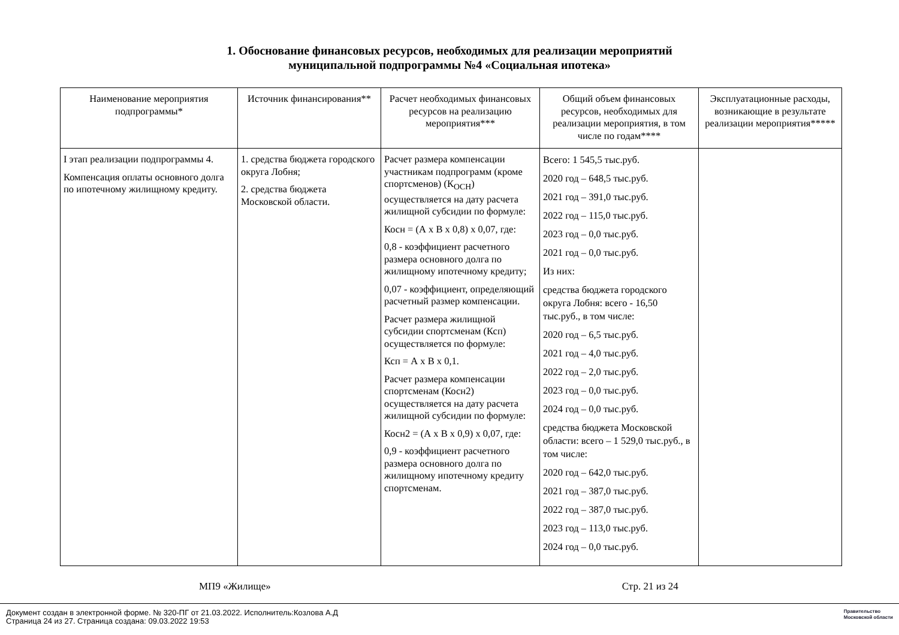1. Обоснование финансовых ресурсов, необходимых для реализации мероприятий
муниципальной подпрограммы №4 «Социальная ипотека»
| Наименование мероприятия подпрограммы* | Источник финансирования** | Расчет необходимых финансовых ресурсов на реализацию мероприятия*** | Общий объем финансовых ресурсов, необходимых для реализации мероприятия, в том числе по годам**** | Эксплуатационные расходы, возникающие в результате реализации мероприятия***** |
| --- | --- | --- | --- | --- |
| I этап реализации подпрограммы 4. Компенсация оплаты основного долга по ипотечному жилищному кредиту. | 1. средства бюджета городского округа Лобня; 2. средства бюджета Московской области. | Расчет размера компенсации участникам подпрограмм (кроме спортсменов) (К<sub>ОСН</sub>) осуществляется на дату расчета жилищной субсидии по формуле: Косн = (А х В х 0,8) х 0,07, где: 0,8 - коэффициент расчетного размера основного долга по жилищному ипотечному кредиту; 0,07 - коэффициент, определяющий расчетный размер компенсации. Расчет размера жилищной субсидии спортсменам (Ксп) осуществляется по формуле: Ксп = А х В х 0,1. Расчет размера компенсации спортсменам (Косн2) осуществляется на дату расчета жилищной субсидии по формуле: Косн2 = (А х В х 0,9) х 0,07, где: 0,9 - коэффициент расчетного размера основного долга по жилищному ипотечному кредиту спортсменам. | Всего: 1 545,5 тыс.руб. 2020 год – 648,5 тыс.руб. 2021 год – 391,0 тыс.руб. 2022 год – 115,0 тыс.руб. 2023 год – 0,0 тыс.руб. 2021 год – 0,0 тыс.руб. Из них: средства бюджета городского округа Лобня: всего - 16,50 тыс.руб., в том числе: 2020 год – 6,5 тыс.руб. 2021 год – 4,0 тыс.руб. 2022 год – 2,0 тыс.руб. 2023 год – 0,0 тыс.руб. 2024 год – 0,0 тыс.руб. средства бюджета Московской области: всего – 1 529,0 тыс.руб., в том числе: 2020 год – 642,0 тыс.руб. 2021 год – 387,0 тыс.руб. 2022 год – 387,0 тыс.руб. 2023 год – 113,0 тыс.руб. 2024 год – 0,0 тыс.руб. | |
МП9 «Жилище» Стр. 21 из 24
Документ создан в электронной форме. № 320-ПГ от 21.03.2022. Исполнитель:Козлова А.Д
Страница 24 из 27. Страница создана: 09.03.2022 19:53
Правительство
Московской области